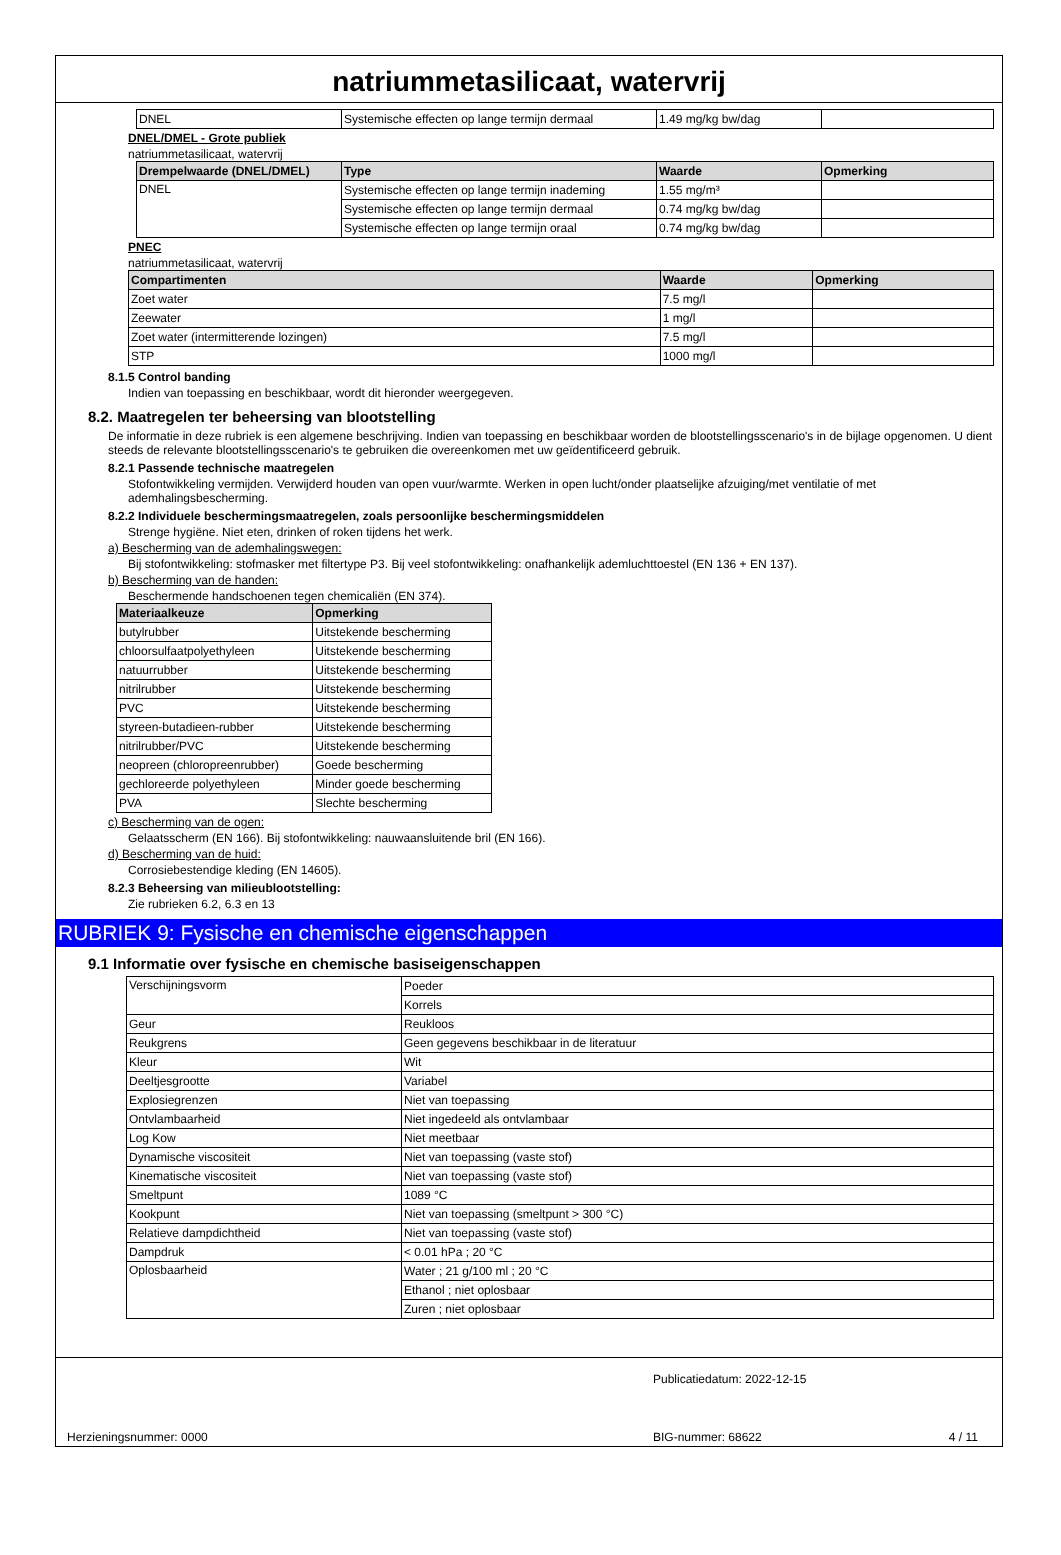natriummetasilicaat, watervrij
| DNEL | Systemische effecten op lange termijn dermaal | 1.49 mg/kg bw/dag | |
DNEL/DMEL - Grote publiek
natriummetasilicaat, watervrij
| Drempelwaarde (DNEL/DMEL) | Type | Waarde | Opmerking |
| --- | --- | --- | --- |
| DNEL | Systemische effecten op lange termijn inademing | 1.55 mg/m³ | |
| | Systemische effecten op lange termijn dermaal | 0.74 mg/kg bw/dag | |
| | Systemische effecten op lange termijn oraal | 0.74 mg/kg bw/dag | |
PNEC
natriummetasilicaat, watervrij
| Compartimenten | Waarde | Opmerking |
| --- | --- | --- |
| Zoet water | 7.5 mg/l | |
| Zeewater | 1 mg/l | |
| Zoet water (intermitterende lozingen) | 7.5 mg/l | |
| STP | 1000 mg/l | |
8.1.5 Control banding
Indien van toepassing en beschikbaar, wordt dit hieronder weergegeven.
8.2. Maatregelen ter beheersing van blootstelling
De informatie in deze rubriek is een algemene beschrijving. Indien van toepassing en beschikbaar worden de blootstellingsscenario's in de bijlage opgenomen. U dient steeds de relevante blootstellingsscenario's te gebruiken die overeenkomen met uw geïdentificeerd gebruik.
8.2.1 Passende technische maatregelen
Stofontwikkeling vermijden. Verwijderd houden van open vuur/warmte. Werken in open lucht/onder plaatselijke afzuiging/met ventilatie of met ademhalingsbescherming.
8.2.2 Individuele beschermingsmaatregelen, zoals persoonlijke beschermingsmiddelen
Strenge hygiëne. Niet eten, drinken of roken tijdens het werk.
a) Bescherming van de ademhalingswegen:
Bij stofontwikkeling: stofmasker met filtertype P3. Bij veel stofontwikkeling: onafhankelijk ademluchttoestel (EN 136 + EN 137).
b) Bescherming van de handen:
Beschermende handschoenen tegen chemicaliën (EN 374).
| Materiaalkeuze | Opmerking |
| --- | --- |
| butylrubber | Uitstekende bescherming |
| chloorsulfaatpolyethyleen | Uitstekende bescherming |
| natuurrubber | Uitstekende bescherming |
| nitrilrubber | Uitstekende bescherming |
| PVC | Uitstekende bescherming |
| styreen-butadieen-rubber | Uitstekende bescherming |
| nitrilrubber/PVC | Uitstekende bescherming |
| neopreen (chloropreenrubber) | Goede bescherming |
| gechloreerde polyethyleen | Minder goede bescherming |
| PVA | Slechte bescherming |
c) Bescherming van de ogen:
Gelaatsscherm (EN 166). Bij stofontwikkeling: nauwaansluitende bril (EN 166).
d) Bescherming van de huid:
Corrosiebestendige kleding (EN 14605).
8.2.3 Beheersing van milieublootstelling:
Zie rubrieken 6.2, 6.3 en 13
RUBRIEK 9: Fysische en chemische eigenschappen
9.1 Informatie over fysische en chemische basiseigenschappen
| Verschijningsvorm | Poeder |
| | Korrels |
| Geur | Reukloos |
| Reukgrens | Geen gegevens beschikbaar in de literatuur |
| Kleur | Wit |
| Deeltjesgrootte | Variabel |
| Explosiegrenzen | Niet van toepassing |
| Ontvlambaarheid | Niet ingedeeld als ontvlambaar |
| Log Kow | Niet meetbaar |
| Dynamische viscositeit | Niet van toepassing (vaste stof) |
| Kinematische viscositeit | Niet van toepassing (vaste stof) |
| Smeltpunt | 1089 °C |
| Kookpunt | Niet van toepassing (smeltpunt > 300 °C) |
| Relatieve dampdichtheid | Niet van toepassing (vaste stof) |
| Dampdruk | < 0.01 hPa ; 20 °C |
| Oplosbaarheid | Water ; 21 g/100 ml ; 20 °C |
| | Ethanol ; niet oplosbaar |
| | Zuren ; niet oplosbaar |
Publicatiedatum: 2022-12-15
Herzieningsnummer: 0000 BIG-nummer: 68622 4 / 11